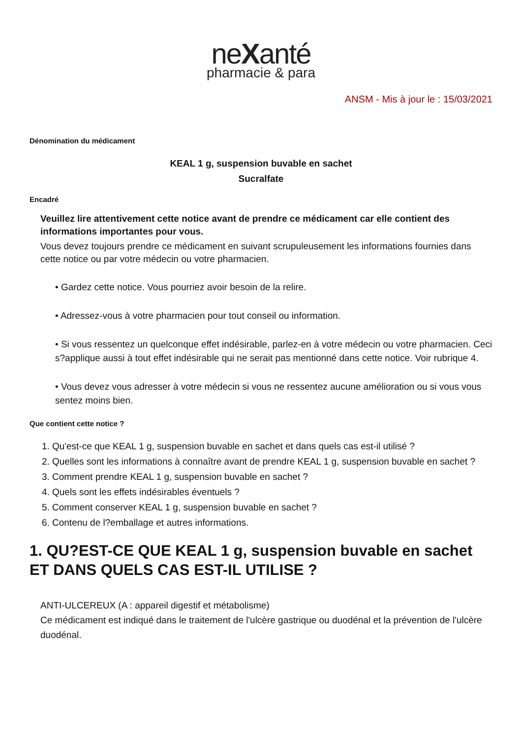neXanté
pharmacie & para
ANSM - Mis à jour le : 15/03/2021
Dénomination du médicament
KEAL 1 g, suspension buvable en sachet
Sucralfate
Encadré
Veuillez lire attentivement cette notice avant de prendre ce médicament car elle contient des informations importantes pour vous.
Vous devez toujours prendre ce médicament en suivant scrupuleusement les informations fournies dans cette notice ou par votre médecin ou votre pharmacien.
• Gardez cette notice. Vous pourriez avoir besoin de la relire.
• Adressez-vous à votre pharmacien pour tout conseil ou information.
• Si vous ressentez un quelconque effet indésirable, parlez-en à votre médecin ou votre pharmacien. Ceci s?applique aussi à tout effet indésirable qui ne serait pas mentionné dans cette notice. Voir rubrique 4.
• Vous devez vous adresser à votre médecin si vous ne ressentez aucune amélioration ou si vous vous sentez moins bien.
Que contient cette notice ?
1. Qu'est-ce que KEAL 1 g, suspension buvable en sachet et dans quels cas est-il utilisé ?
2. Quelles sont les informations à connaître avant de prendre KEAL 1 g, suspension buvable en sachet ?
3. Comment prendre KEAL 1 g, suspension buvable en sachet ?
4. Quels sont les effets indésirables éventuels ?
5. Comment conserver KEAL 1 g, suspension buvable en sachet ?
6. Contenu de l?emballage et autres informations.
1. QU?EST-CE QUE KEAL 1 g, suspension buvable en sachet ET DANS QUELS CAS EST-IL UTILISE ?
ANTI-ULCEREUX (A : appareil digestif et métabolisme)
Ce médicament est indiqué dans le traitement de l'ulcère gastrique ou duodénal et la prévention de l'ulcère duodénal.